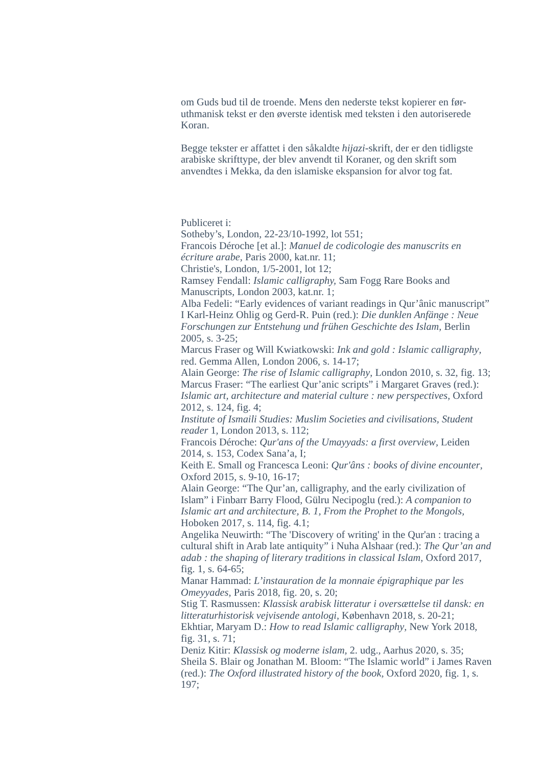om Guds bud til de troende. Mens den nederste tekst kopierer en før-uthmanisk tekst er den øverste identisk med teksten i den autoriserede Koran.
Begge tekster er affattet i den såkaldte hijazi-skrift, der er den tidligste arabiske skrifttype, der blev anvendt til Koraner, og den skrift som anvendtes i Mekka, da den islamiske ekspansion for alvor tog fat.
Publiceret i:
Sotheby’s, London, 22-23/10-1992, lot 551;
Francois Déroche [et al.]: Manuel de codicologie des manuscrits en écriture arabe, Paris 2000, kat.nr. 11;
Christie's, London, 1/5-2001, lot 12;
Ramsey Fendall: Islamic calligraphy, Sam Fogg Rare Books and Manuscripts, London 2003, kat.nr. 1;
Alba Fedeli: “Early evidences of variant readings in Qur’ânic manuscript” I Karl-Heinz Ohlig og Gerd-R. Puin (red.): Die dunklen Anfänge : Neue Forschungen zur Entstehung und frühen Geschichte des Islam, Berlin 2005, s. 3-25;
Marcus Fraser og Will Kwiatkowski: Ink and gold : Islamic calligraphy, red. Gemma Allen, London 2006, s. 14-17;
Alain George: The rise of Islamic calligraphy, London 2010, s. 32, fig. 13;
Marcus Fraser: “The earliest Qur’anic scripts” i Margaret Graves (red.): Islamic art, architecture and material culture : new perspectives, Oxford 2012, s. 124, fig. 4;
Institute of Ismaili Studies: Muslim Societies and civilisations, Student reader 1, London 2013, s. 112;
Francois Déroche: Qur'ans of the Umayyads: a first overview, Leiden 2014, s. 153, Codex Sana’a, I;
Keith E. Small og Francesca Leoni: Qur'âns : books of divine encounter, Oxford 2015, s. 9-10, 16-17;
Alain George: “The Qur’an, calligraphy, and the early civilization of Islam” i Finbarr Barry Flood, Gülru Necipoglu (red.): A companion to Islamic art and architecture, B. 1, From the Prophet to the Mongols, Hoboken 2017, s. 114, fig. 4.1;
Angelika Neuwirth: “The 'Discovery of writing' in the Qur'an : tracing a cultural shift in Arab late antiquity” i Nuha Alshaar (red.): The Qur’an and adab : the shaping of literary traditions in classical Islam, Oxford 2017, fig. 1, s. 64-65;
Manar Hammad: L’instauration de la monnaie épigraphique par les Omeyyades, Paris 2018, fig. 20, s. 20;
Stig T. Rasmussen: Klassisk arabisk litteratur i oversættelse til dansk: en litteraturhistorisk vejvisende antologi, København 2018, s. 20-21;
Ekhtiar, Maryam D.: How to read Islamic calligraphy, New York 2018, fig. 31, s. 71;
Deniz Kitir: Klassisk og moderne islam, 2. udg., Aarhus 2020, s. 35;
Sheila S. Blair og Jonathan M. Bloom: “The Islamic world” i James Raven (red.): The Oxford illustrated history of the book, Oxford 2020, fig. 1, s. 197;